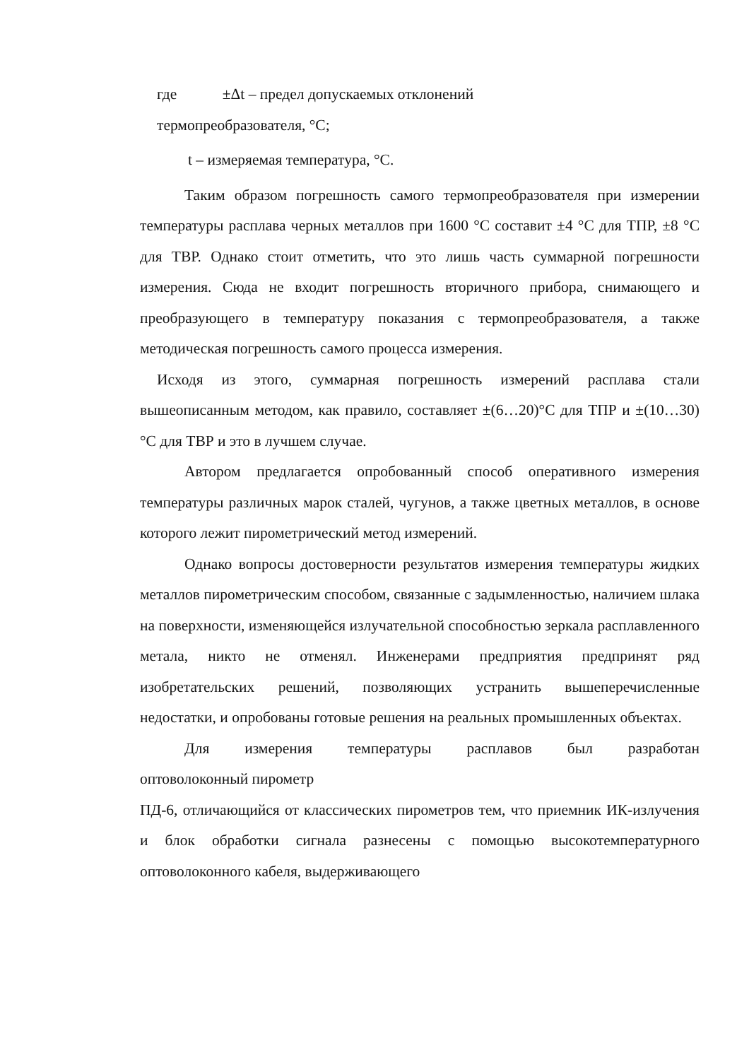где ±Δt – предел допускаемых отклонений
термопреобразователя, °С;
t – измеряемая температура, °С.
Таким образом погрешность самого термопреобразователя при измерении температуры расплава черных металлов при 1600 °С составит ±4 °С для ТПР, ±8 °С для ТВР. Однако стоит отметить, что это лишь часть суммарной погрешности измерения. Сюда не входит погрешность вторичного прибора, снимающего и преобразующего в температуру показания с термопреобразователя, а также методическая погрешность самого процесса измерения.
Исходя из этого, суммарная погрешность измерений расплава стали вышеописанным методом, как правило, составляет ±(6…20)°С для ТПР и ±(10…30)°С для ТВР и это в лучшем случае.
Автором предлагается опробованный способ оперативного измерения температуры различных марок сталей, чугунов, а также цветных металлов, в основе которого лежит пирометрический метод измерений.
Однако вопросы достоверности результатов измерения температуры жидких металлов пирометрическим способом, связанные с задымленностью, наличием шлака на поверхности, изменяющейся излучательной способностью зеркала расплавленного метала, никто не отменял. Инженерами предприятия предпринят ряд изобретательских решений, позволяющих устранить вышеперечисленные недостатки, и опробованы готовые решения на реальных промышленных объектах.
Для измерения температуры расплавов был разработан
оптоволоконный пирометр
ПД-6, отличающийся от классических пирометров тем, что приемник ИК-излучения и блок обработки сигнала разнесены с помощью высокотемпературного оптоволоконного кабеля, выдерживающего